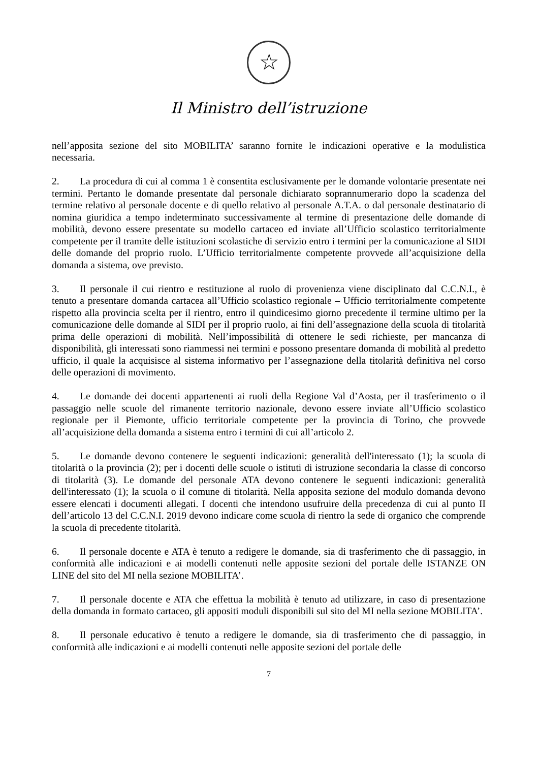☆
Il Ministro dell’istruzione
nell’apposita sezione del sito MOBILITA’ saranno fornite le indicazioni operative e la modulistica necessaria.
2. La procedura di cui al comma 1 è consentita esclusivamente per le domande volontarie presentate nei termini. Pertanto le domande presentate dal personale dichiarato soprannumerario dopo la scadenza del termine relativo al personale docente e di quello relativo al personale A.T.A. o dal personale destinatario di nomina giuridica a tempo indeterminato successivamente al termine di presentazione delle domande di mobilità, devono essere presentate su modello cartaceo ed inviate all’Ufficio scolastico territorialmente competente per il tramite delle istituzioni scolastiche di servizio entro i termini per la comunicazione al SIDI delle domande del proprio ruolo. L’Ufficio territorialmente competente provvede all’acquisizione della domanda a sistema, ove previsto.
3. Il personale il cui rientro e restituzione al ruolo di provenienza viene disciplinato dal C.C.N.I., è tenuto a presentare domanda cartacea all’Ufficio scolastico regionale – Ufficio territorialmente competente rispetto alla provincia scelta per il rientro, entro il quindicesimo giorno precedente il termine ultimo per la comunicazione delle domande al SIDI per il proprio ruolo, ai fini dell’assegnazione della scuola di titolarità prima delle operazioni di mobilità. Nell’impossibilità di ottenere le sedi richieste, per mancanza di disponibilità, gli interessati sono riammessi nei termini e possono presentare domanda di mobilità al predetto ufficio, il quale la acquisisce al sistema informativo per l’assegnazione della titolarità definitiva nel corso delle operazioni di movimento.
4. Le domande dei docenti appartenenti ai ruoli della Regione Val d’Aosta, per il trasferimento o il passaggio nelle scuole del rimanente territorio nazionale, devono essere inviate all’Ufficio scolastico regionale per il Piemonte, ufficio territoriale competente per la provincia di Torino, che provvede all’acquisizione della domanda a sistema entro i termini di cui all’articolo 2.
5. Le domande devono contenere le seguenti indicazioni: generalità dell'interessato (1); la scuola di titolarità o la provincia (2); per i docenti delle scuole o istituti di istruzione secondaria la classe di concorso di titolarità (3). Le domande del personale ATA devono contenere le seguenti indicazioni: generalità dell'interessato (1); la scuola o il comune di titolarità. Nella apposita sezione del modulo domanda devono essere elencati i documenti allegati. I docenti che intendono usufruire della precedenza di cui al punto II dell’articolo 13 del C.C.N.I. 2019 devono indicare come scuola di rientro la sede di organico che comprende la scuola di precedente titolarità.
6. Il personale docente e ATA è tenuto a redigere le domande, sia di trasferimento che di passaggio, in conformità alle indicazioni e ai modelli contenuti nelle apposite sezioni del portale delle ISTANZE ON LINE del sito del MI nella sezione MOBILITA’.
7. Il personale docente e ATA che effettua la mobilità è tenuto ad utilizzare, in caso di presentazione della domanda in formato cartaceo, gli appositi moduli disponibili sul sito del MI nella sezione MOBILITA’.
8. Il personale educativo è tenuto a redigere le domande, sia di trasferimento che di passaggio, in conformità alle indicazioni e ai modelli contenuti nelle apposite sezioni del portale delle
7